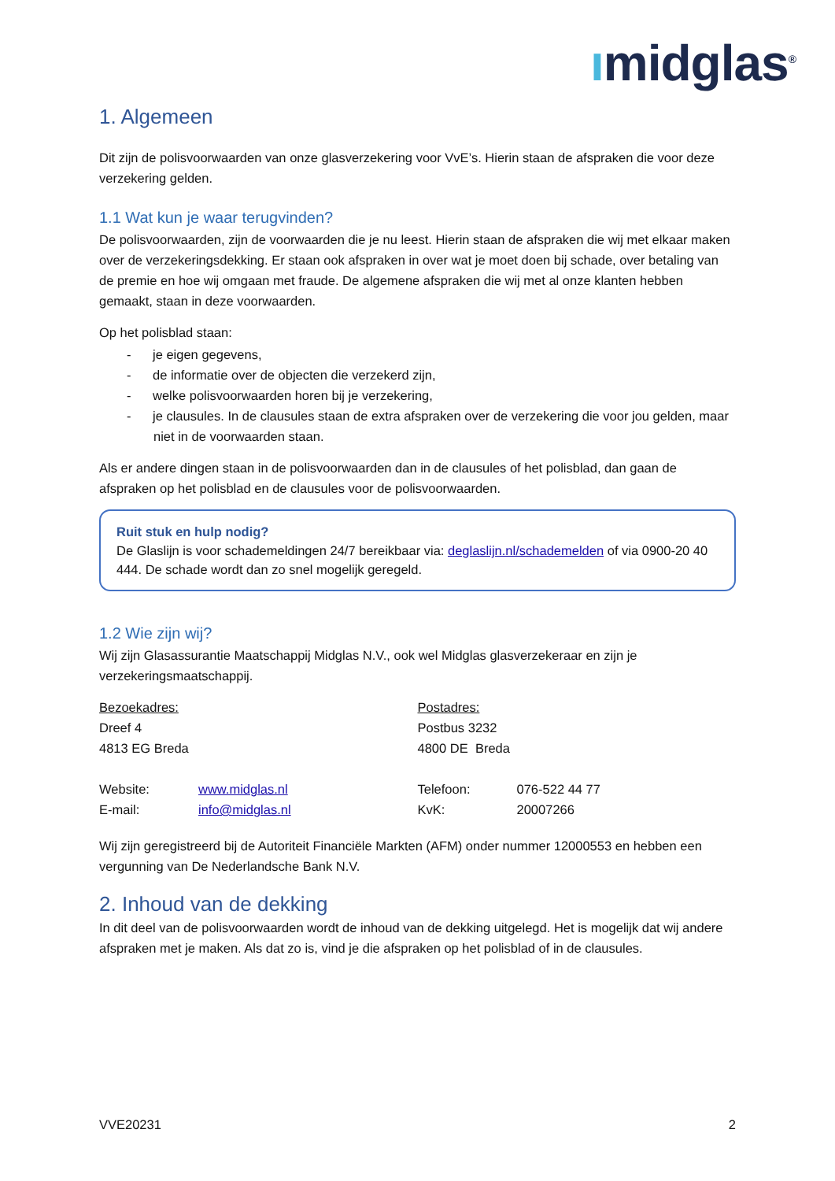ımidglas<sup>®</sup>
1. Algemeen
Dit zijn de polisvoorwaarden van onze glasverzekering voor VvE’s. Hierin staan de afspraken die voor deze verzekering gelden.
1.1 Wat kun je waar terugvinden?
De polisvoorwaarden, zijn de voorwaarden die je nu leest. Hierin staan de afspraken die wij met elkaar maken over de verzekeringsdekking. Er staan ook afspraken in over wat je moet doen bij schade, over betaling van de premie en hoe wij omgaan met fraude. De algemene afspraken die wij met al onze klanten hebben gemaakt, staan in deze voorwaarden.
Op het polisblad staan:
- je eigen gegevens,
- de informatie over de objecten die verzekerd zijn,
- welke polisvoorwaarden horen bij je verzekering,
- je clausules. In de clausules staan de extra afspraken over de verzekering die voor jou gelden, maar niet in de voorwaarden staan.
Als er andere dingen staan in de polisvoorwaarden dan in de clausules of het polisblad, dan gaan de afspraken op het polisblad en de clausules voor de polisvoorwaarden.
Ruit stuk en hulp nodig?
De Glaslijn is voor schademeldingen 24/7 bereikbaar via: deglaslijn.nl/schademelden of via 0900-20 40 444. De schade wordt dan zo snel mogelijk geregeld.
1.2 Wie zijn wij?
Wij zijn Glasassurantie Maatschappij Midglas N.V., ook wel Midglas glasverzekeraar en zijn je verzekeringsmaatschappij.
Bezoekadres:
Dreef 4
4813 EG Breda
Website: www.midglas.nl
E-mail: info@midglas.nl
Postadres:
Postbus 3232
4800 DE Breda
Telefoon: 076-522 44 77
KvK: 20007266
Wij zijn geregistreerd bij de Autoriteit Financiële Markten (AFM) onder nummer 12000553 en hebben een vergunning van De Nederlandsche Bank N.V.
2. Inhoud van de dekking
In dit deel van de polisvoorwaarden wordt de inhoud van de dekking uitgelegd. Het is mogelijk dat wij andere afspraken met je maken. Als dat zo is, vind je die afspraken op het polisblad of in de clausules.
VVE20231 2